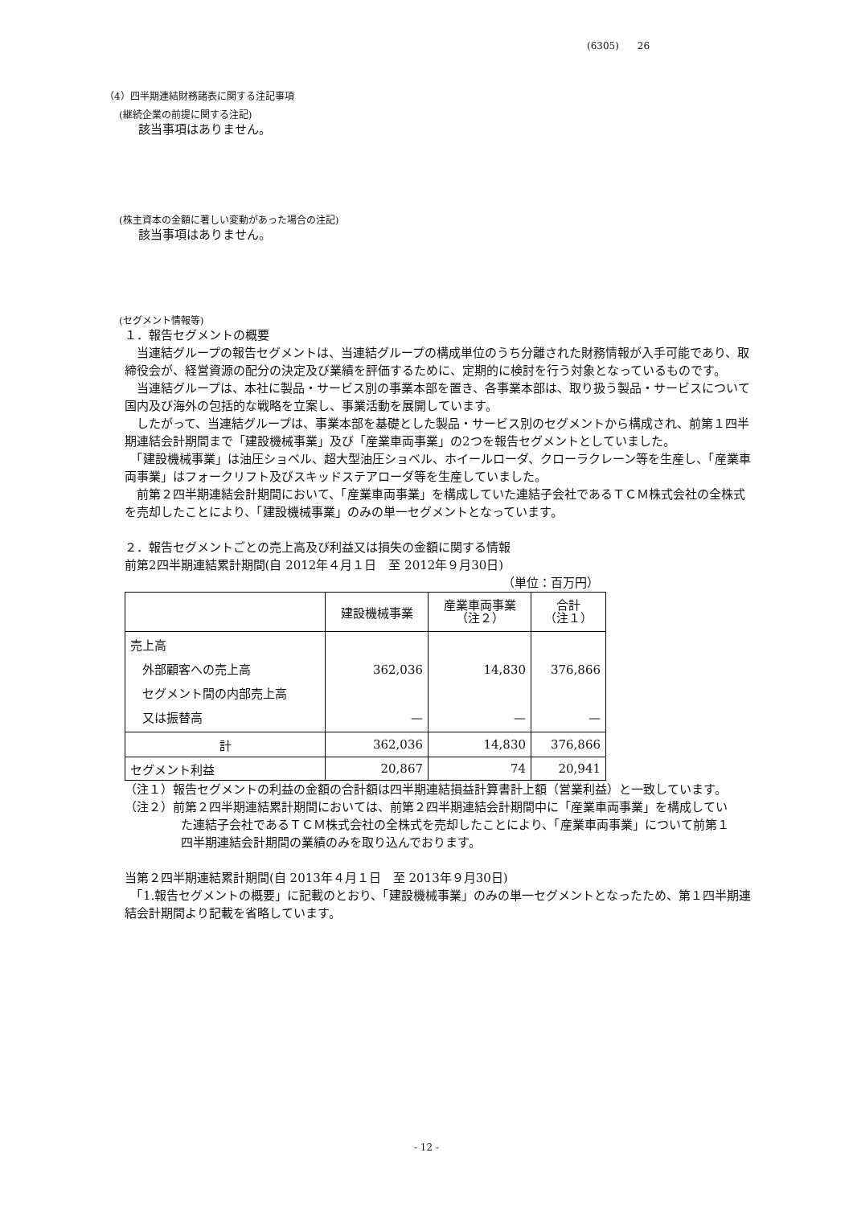(6305) 26
（4）四半期連結財務諸表に関する注記事項
(継続企業の前提に関する注記)
該当事項はありません。
(株主資本の金額に著しい変動があった場合の注記)
該当事項はありません。
(セグメント情報等)
１．報告セグメントの概要
　当連結グループの報告セグメントは、当連結グループの構成単位のうち分離された財務情報が入手可能であり、取締役会が、経営資源の配分の決定及び業績を評価するために、定期的に検討を行う対象となっているものです。
　当連結グループは、本社に製品・サービス別の事業本部を置き、各事業本部は、取り扱う製品・サービスについて国内及び海外の包括的な戦略を立案し、事業活動を展開しています。
　したがって、当連結グループは、事業本部を基礎とした製品・サービス別のセグメントから構成され、前第１四半期連結会計期間まで「建設機械事業」及び「産業車両事業」の2つを報告セグメントとしていました。
　「建設機械事業」は油圧ショベル、超大型油圧ショベル、ホイールローダ、クローラクレーン等を生産し、「産業車両事業」はフォークリフト及びスキッドステアローダ等を生産していました。
　前第２四半期連結会計期間において、「産業車両事業」を構成していた連結子会社であるＴＣＭ株式会社の全株式を売却したことにより、「建設機械事業」のみの単一セグメントとなっています。
２．報告セグメントごとの売上高及び利益又は損失の金額に関する情報
前第2四半期連結累計期間(自 2012年４月１日　至 2012年９月30日)
（単位：百万円）
| | 建設機械事業 | 産業車両事業 （注２） | 合計 （注１） |
| 売上高 外部顧客への売上高 セグメント間の内部売上高 又は振替高 | 362,036 — | 14,830 — | 376,866 — |
| 計 | 362,036 | 14,830 | 376,866 |
| セグメント利益 | 20,867 | 74 | 20,941 |
（注１）報告セグメントの利益の金額の合計額は四半期連結損益計算書計上額（営業利益）と一致しています。
（注２）前第２四半期連結累計期間においては、前第２四半期連結会計期間中に「産業車両事業」を構成していた連結子会社であるＴＣＭ株式会社の全株式を売却したことにより、「産業車両事業」について前第１四半期連結会計期間の業績のみを取り込んでおります。
当第２四半期連結累計期間(自 2013年４月１日　至 2013年９月30日)
　「1.報告セグメントの概要」に記載のとおり、「建設機械事業」のみの単一セグメントとなったため、第１四半期連結会計期間より記載を省略しています。
- 12 -